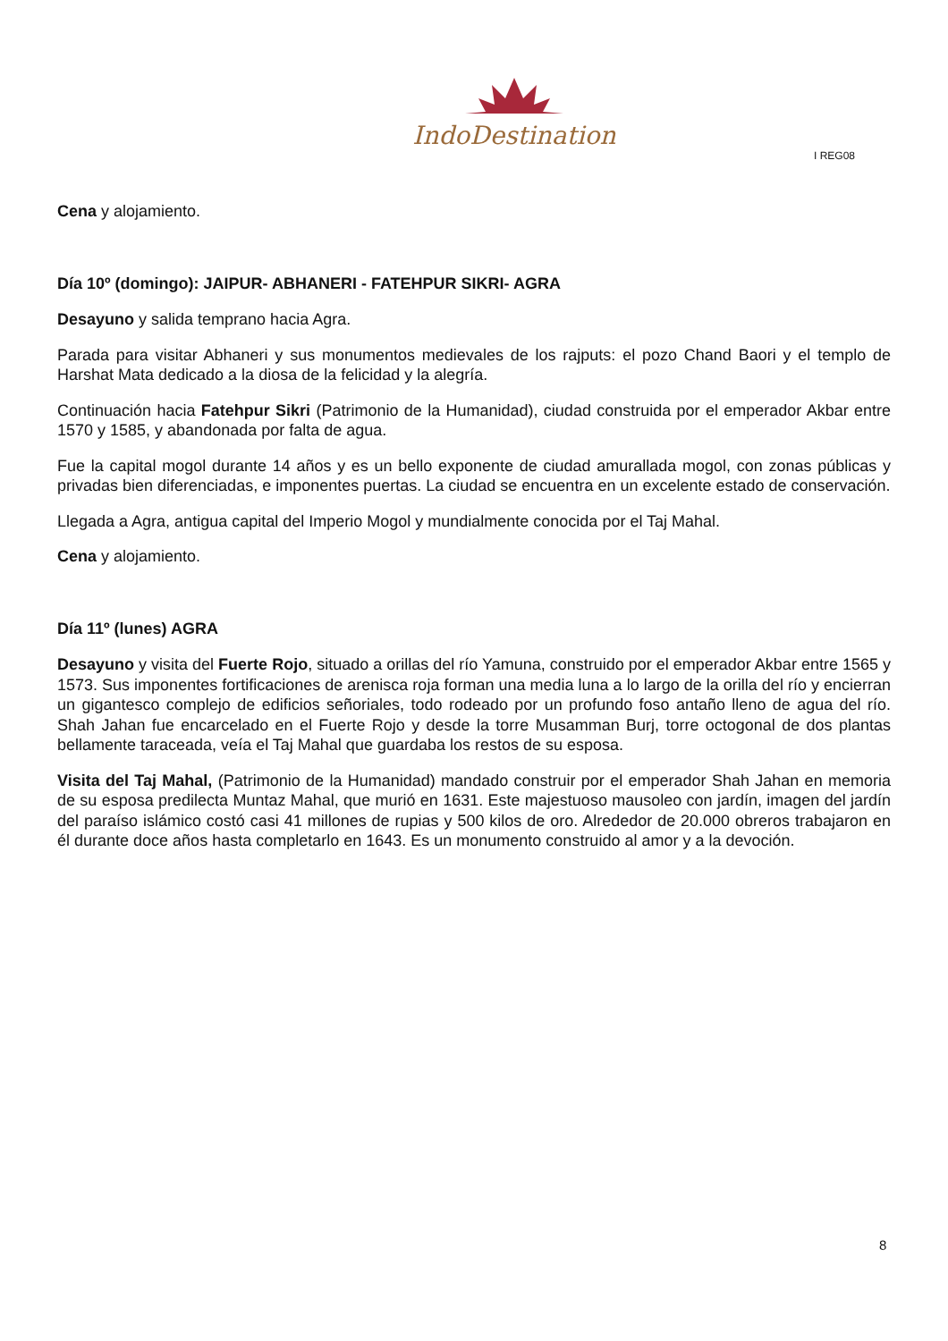IndoDestination
I REG08
Cena y alojamiento.
Día 10º (domingo): JAIPUR- ABHANERI - FATEHPUR SIKRI- AGRA
Desayuno y salida temprano hacia Agra.
Parada para visitar Abhaneri y sus monumentos medievales de los rajputs: el pozo Chand Baori y el templo de Harshat Mata dedicado a la diosa de la felicidad y la alegría.
Continuación hacia Fatehpur Sikri (Patrimonio de la Humanidad), ciudad construida por el emperador Akbar entre 1570 y 1585, y abandonada por falta de agua.
Fue la capital mogol durante 14 años y es un bello exponente de ciudad amurallada mogol, con zonas públicas y privadas bien diferenciadas, e imponentes puertas. La ciudad se encuentra en un excelente estado de conservación.
Llegada a Agra, antigua capital del Imperio Mogol y mundialmente conocida por el Taj Mahal.
Cena y alojamiento.
Día 11º (lunes) AGRA
Desayuno y visita del Fuerte Rojo, situado a orillas del río Yamuna, construido por el emperador Akbar entre 1565 y 1573. Sus imponentes fortificaciones de arenisca roja forman una media luna a lo largo de la orilla del río y encierran un gigantesco complejo de edificios señoriales, todo rodeado por un profundo foso antaño lleno de agua del río. Shah Jahan fue encarcelado en el Fuerte Rojo y desde la torre Musamman Burj, torre octogonal de dos plantas bellamente taraceada, veía el Taj Mahal que guardaba los restos de su esposa.
Visita del Taj Mahal, (Patrimonio de la Humanidad) mandado construir por el emperador Shah Jahan en memoria de su esposa predilecta Muntaz Mahal, que murió en 1631. Este majestuoso mausoleo con jardín, imagen del jardín del paraíso islámico costó casi 41 millones de rupias y 500 kilos de oro. Alrededor de 20.000 obreros trabajaron en él durante doce años hasta completarlo en 1643. Es un monumento construido al amor y a la devoción.
8